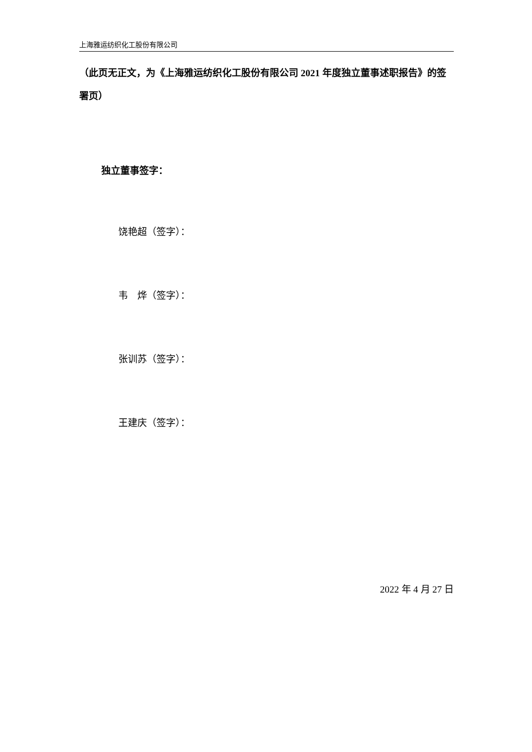上海雅运纺织化工股份有限公司
（此页无正文，为《上海雅运纺织化工股份有限公司 2021 年度独立董事述职报告》的签署页）
独立董事签字：
饶艳超（签字）：
韦　烨（签字）：
张训苏（签字）：
王建庆（签字）：
2022 年 4 月 27 日